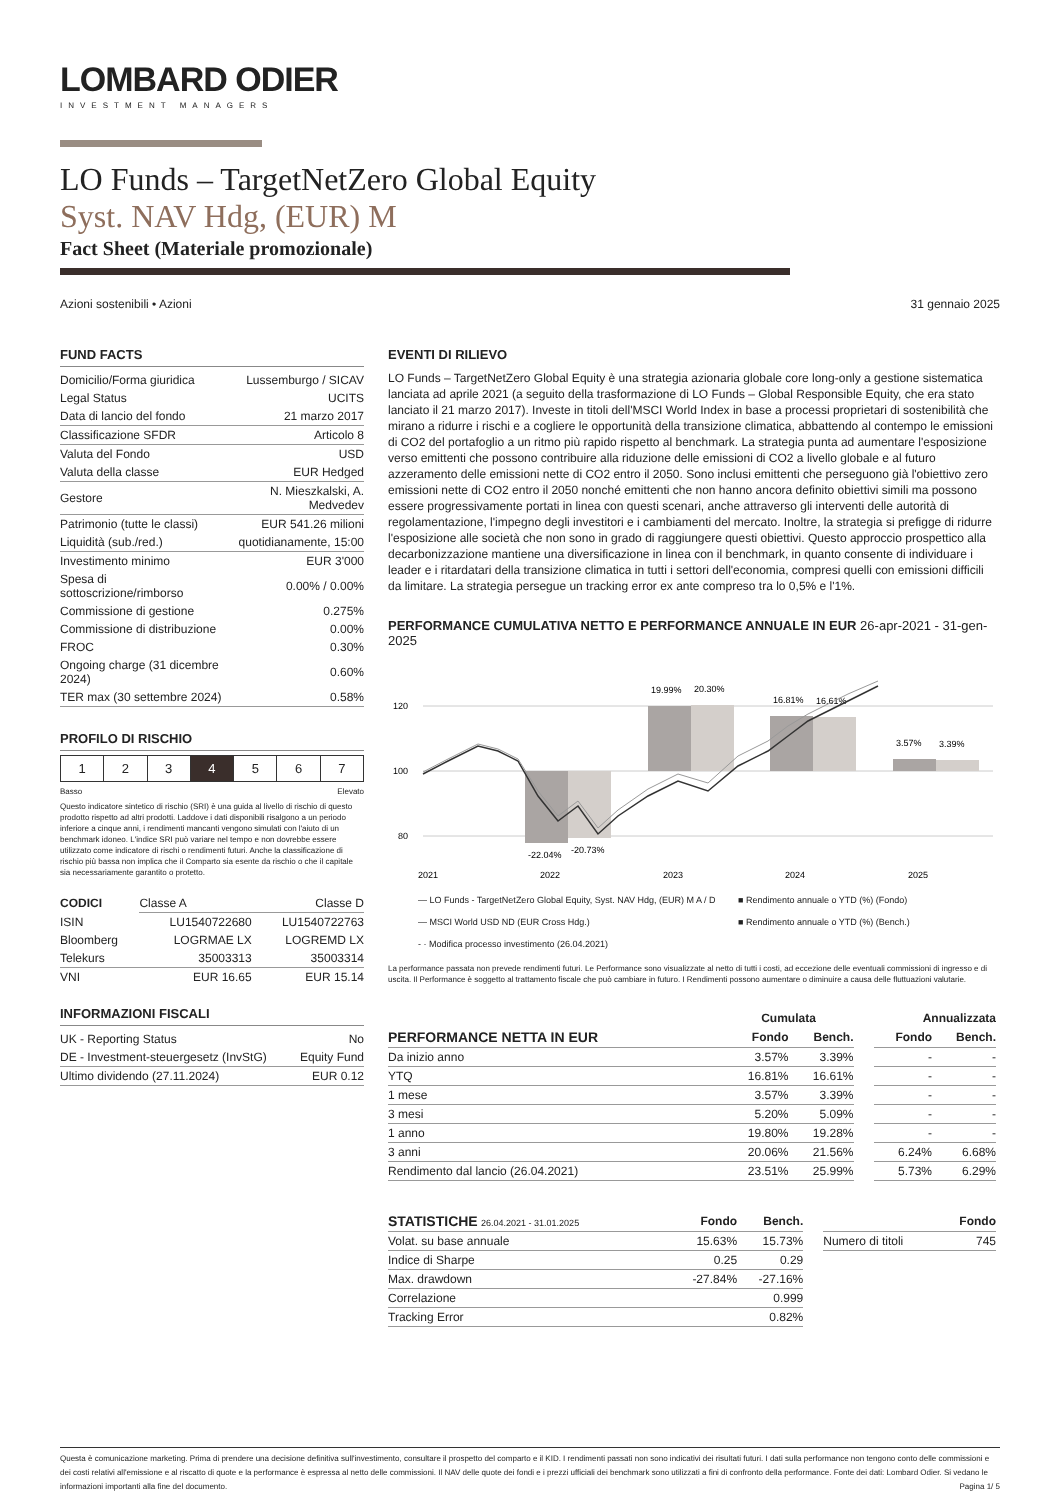LOMBARD ODIER
INVESTMENT MANAGERS
LO Funds – TargetNetZero Global Equity
Syst. NAV Hdg, (EUR) M
Fact Sheet (Materiale promozionale)
Azioni sostenibili • Azioni 31 gennaio 2025
FUND FACTS
| Domicilio/Forma giuridica | Lussemburgo / SICAV |
| Legal Status | UCITS |
| Data di lancio del fondo | 21 marzo 2017 |
| Classificazione SFDR | Articolo 8 |
| Valuta del Fondo | USD |
| Valuta della classe | EUR Hedged |
| Gestore | N. Mieszkalski, A. Medvedev |
| Patrimonio (tutte le classi) | EUR 541.26 milioni |
| Liquidità (sub./red.) | quotidianamente, 15:00 |
| Investimento minimo | EUR 3'000 |
| Spesa di sottoscrizione/rimborso | 0.00% / 0.00% |
| Commissione di gestione | 0.275% |
| Commissione di distribuzione | 0.00% |
| FROC | 0.30% |
| Ongoing charge (31 dicembre 2024) | 0.60% |
| TER max (30 settembre 2024) | 0.58% |
PROFILO DI RISCHIO
| 1 | 2 | 3 | 4 | 5 | 6 | 7 |
Basso Elevato
Questo indicatore sintetico di rischio (SRI) è una guida al livello di rischio di questo prodotto rispetto ad altri prodotti. Laddove i dati disponibili risalgono a un periodo inferiore a cinque anni, i rendimenti mancanti vengono simulati con l'aiuto di un benchmark idoneo. L'indice SRI può variare nel tempo e non dovrebbe essere utilizzato come indicatore di rischi o rendimenti futuri. Anche la classificazione di rischio più bassa non implica che il Comparto sia esente da rischio o che il capitale sia necessariamente garantito o protetto.
| CODICI | Classe A | Classe D |
| ISIN | LU1540722680 | LU1540722763 |
| Bloomberg | LOGRMAE LX | LOGREMD LX |
| Telekurs | 35003313 | 35003314 |
| VNI | EUR 16.65 | EUR 15.14 |
INFORMAZIONI FISCALI
| UK - Reporting Status | No |
| DE - Investment-steuergesetz (InvStG) | Equity Fund |
| Ultimo dividendo (27.11.2024) | EUR 0.12 |
EVENTI DI RILIEVO
LO Funds – TargetNetZero Global Equity è una strategia azionaria globale core long-only a gestione sistematica lanciata ad aprile 2021 (a seguito della trasformazione di LO Funds – Global Responsible Equity, che era stato lanciato il 21 marzo 2017). Investe in titoli dell'MSCI World Index in base a processi proprietari di sostenibilità che mirano a ridurre i rischi e a cogliere le opportunità della transizione climatica, abbattendo al contempo le emissioni di CO2 del portafoglio a un ritmo più rapido rispetto al benchmark. La strategia punta ad aumentare l'esposizione verso emittenti che possono contribuire alla riduzione delle emissioni di CO2 a livello globale e al futuro azzeramento delle emissioni nette di CO2 entro il 2050. Sono inclusi emittenti che perseguono già l'obiettivo zero emissioni nette di CO2 entro il 2050 nonché emittenti che non hanno ancora definito obiettivi simili ma possono essere progressivamente portati in linea con questi scenari, anche attraverso gli interventi delle autorità di regolamentazione, l'impegno degli investitori e i cambiamenti del mercato. Inoltre, la strategia si prefigge di ridurre l'esposizione alle società che non sono in grado di raggiungere questi obiettivi. Questo approccio prospettico alla decarbonizzazione mantiene una diversificazione in linea con il benchmark, in quanto consente di individuare i leader e i ritardatari della transizione climatica in tutti i settori dell'economia, compresi quelli con emissioni difficili da limitare. La strategia persegue un tracking error ex ante compreso tra lo 0,5% e l'1%.
PERFORMANCE CUMULATIVA NETTO E PERFORMANCE ANNUALE IN EUR 26-apr-2021 - 31-gen-2025
120
100
80
-22.04%
-20.73%
19.99%
20.30%
16.81%
16.61%
3.57%
3.39%
2021
2022
2023
2024
2025
— LO Funds - TargetNetZero Global Equity, Syst. NAV Hdg, (EUR) M A / D
— MSCI World USD ND (EUR Cross Hdg.)
- · Modifica processo investimento (26.04.2021)
■ Rendimento annuale o YTD (%) (Fondo)
■ Rendimento annuale o YTD (%) (Bench.)
La performance passata non prevede rendimenti futuri. Le Performance sono visualizzate al netto di tutti i costi, ad eccezione delle eventuali commissioni di ingresso e di uscita. Il Performance è soggetto al trattamento fiscale che può cambiare in futuro. I Rendimenti possono aumentare o diminuire a causa delle fluttuazioni valutarie.
| | Cumulata | | | Annualizzata | |
| --- | --- | --- | --- | --- | --- |
| PERFORMANCE NETTA IN EUR | Fondo | Bench. | | Fondo | Bench. |
| Da inizio anno | 3.57% | 3.39% | | - | - |
| YTQ | 16.81% | 16.61% | | - | - |
| 1 mese | 3.57% | 3.39% | | - | - |
| 3 mesi | 5.20% | 5.09% | | - | - |
| 1 anno | 19.80% | 19.28% | | - | - |
| 3 anni | 20.06% | 21.56% | | 6.24% | 6.68% |
| Rendimento dal lancio (26.04.2021) | 23.51% | 25.99% | | 5.73% | 6.29% |
| STATISTICHE 26.04.2021 - 31.01.2025 | Fondo | Bench. | | | Fondo |
| --- | --- | --- | --- | --- | --- |
| Volat. su base annuale | 15.63% | 15.73% | | Numero di titoli | 745 |
| Indice di Sharpe | 0.25 | 0.29 | | | |
| Max. drawdown | -27.84% | -27.16% | | | |
| Correlazione | | 0.999 | | | |
| Tracking Error | | 0.82% | | | |
Questa è comunicazione marketing. Prima di prendere una decisione definitiva sull'investimento, consultare il prospetto del comparto e il KID. I rendimenti passati non sono indicativi dei risultati futuri. I dati sulla performance non tengono conto delle commissioni e dei costi relativi all'emissione e al riscatto di quote e la performance è espressa al netto delle commissioni. Il NAV delle quote dei fondi e i prezzi ufficiali dei benchmark sono utilizzati a fini di confronto della performance. Fonte dei dati: Lombard Odier. Si vedano le informazioni importanti alla fine del documento. Pagina 1/ 5